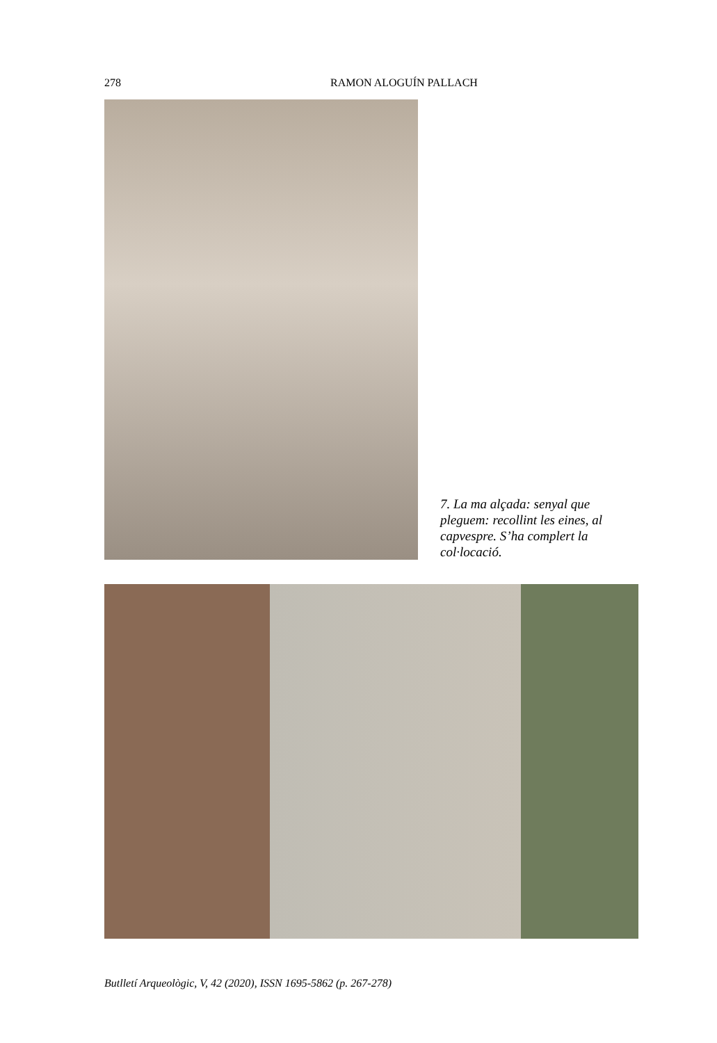278 RAMON ALOGUÍN PALLACH
7. La ma alçada: senyal que pleguem: recollint les eines, al capvespre. S’ha complert la col·locació.
Butlletí Arqueològic, V, 42 (2020), ISSN 1695-5862 (p. 267-278)